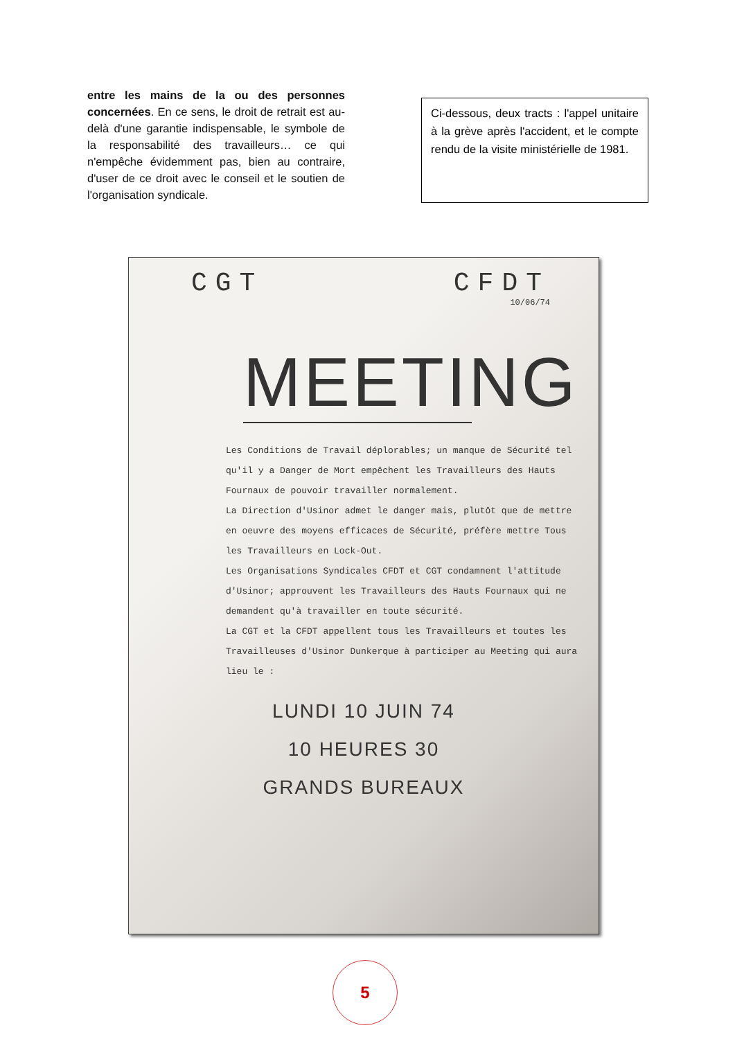entre les mains de la ou des personnes concernées. En ce sens, le droit de retrait est au-delà d'une garantie indispensable, le symbole de la responsabilité des travailleurs… ce qui n'empêche évidemment pas, bien au contraire, d'user de ce droit avec le conseil et le soutien de l'organisation syndicale.
Ci-dessous, deux tracts : l'appel unitaire à la grève après l'accident, et le compte rendu de la visite ministérielle de 1981.
CGT CFDT
10/06/74
MEETING
Les Conditions de Travail déplorables; un manque de Sécurité tel qu'il y a Danger de Mort empêchent les Travailleurs des Hauts Fournaux de pouvoir travailler normalement.
La Direction d'Usinor admet le danger mais, plutôt que de mettre en oeuvre des moyens efficaces de Sécurité, préfère mettre Tous les Travailleurs en Lock-Out.
Les Organisations Syndicales CFDT et CGT condamnent l'attitude d'Usinor; approuvent les Travailleurs des Hauts Fournaux qui ne demandent qu'à travailler en toute sécurité.
La CGT et la CFDT appellent tous les Travailleurs et toutes les Travailleuses d'Usinor Dunkerque à participer au Meeting qui aura lieu le :
LUNDI 10 JUIN 74
10 HEURES 30
GRANDS BUREAUX
5